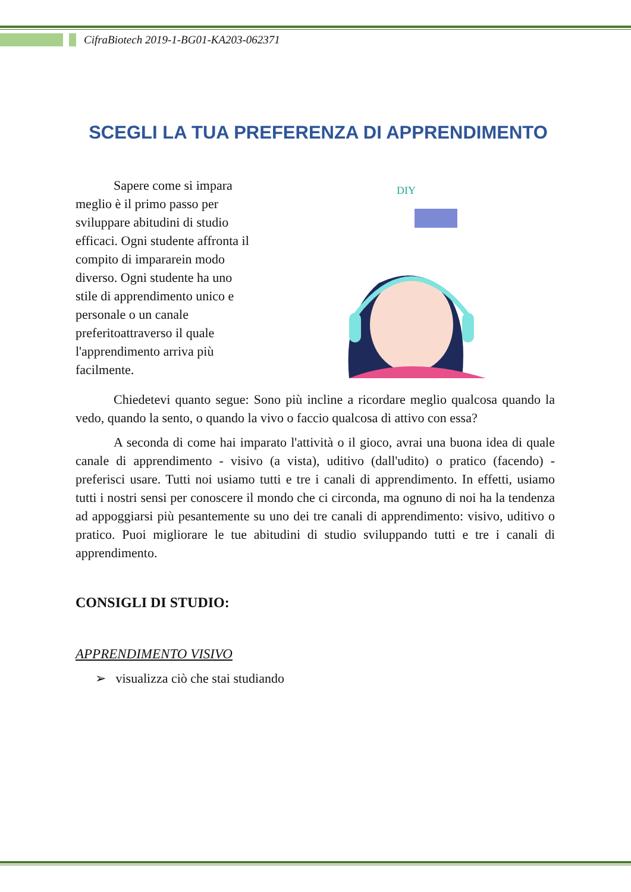CifraBiotech 2019-1-BG01-KA203-062371
SCEGLI LA TUA PREFERENZA DI APPRENDIMENTO
Sapere come si impara meglio è il primo passo per sviluppare abitudini di studio efficaci. Ogni studente affronta il compito di impararein modo diverso. Ogni studente ha uno stile di apprendimento unico e personale o un canale preferitoattraverso il quale l'apprendimento arriva più facilmente.
DIY
Chiedetevi quanto segue: Sono più incline a ricordare meglio qualcosa quando la vedo, quando la sento, o quando la vivo o faccio qualcosa di attivo con essa?
A seconda di come hai imparato l'attività o il gioco, avrai una buona idea di quale canale di apprendimento - visivo (a vista), uditivo (dall'udito) o pratico (facendo) - preferisci usare. Tutti noi usiamo tutti e tre i canali di apprendimento. In effetti, usiamo tutti i nostri sensi per conoscere il mondo che ci circonda, ma ognuno di noi ha la tendenza ad appoggiarsi più pesantemente su uno dei tre canali di apprendimento: visivo, uditivo o pratico. Puoi migliorare le tue abitudini di studio sviluppando tutti e tre i canali di apprendimento.
CONSIGLI DI STUDIO:
APPRENDIMENTO VISIVO
➢ visualizza ciò che stai studiando